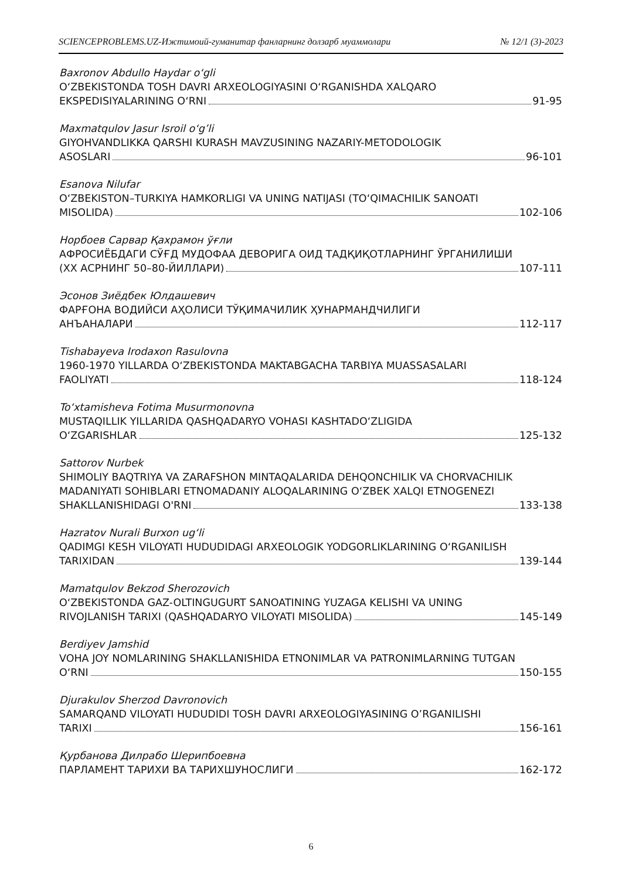SCIENCEPROBLEMS.UZ-Ижтимоий-гуманитар фанларнинг долзарб муаммолари № 12/1 (3)-2023
Baxronov Abdullo Haydar o‘gli
O‘ZBEKISTONDA TOSH DAVRI ARXEOLOGIYASINI O‘RGANISHDA XALQARO
EKSPEDISIYALARINING O‘RNI 91-95
Maxmatqulov Jasur Isroil o‘g’li
GIYOHVANDLIKKA QARSHI KURASH MAVZUSINING NAZARIY-METODOLOGIK
ASOSLARI 96-101
Esanova Nilufar
O‘ZBEKISTON–TURKIYA HAMKORLIGI VA UNING NATIJASI (TO‘QIMACHILIK SANOATI
MISOLIDA) 102-106
Норбоев Сарвар Қахрамон ўғли
АФРОСИЁБДАГИ СЎҒД МУДОФАА ДЕВОРИГА ОИД ТАДҚИҚОТЛАРНИНГ ЎРГАНИЛИШИ
(ХХ АСРНИНГ 50–80-ЙИЛЛАРИ) 107-111
Эсонов Зиёдбек Юлдашевич
ФАРҒОНА ВОДИЙСИ АҲОЛИСИ ТЎҚИМАЧИЛИК ҲУНАРМАНДЧИЛИГИ
АНЪАНАЛАРИ 112-117
Tishabayeva Irodaxon Rasulovna
1960-1970 YILLARDA O‘ZBEKISTONDA MAKTABGACHA TARBIYA MUASSASALARI
FAOLIYATI 118-124
To‘xtamisheva Fotima Musurmonovna
MUSTAQILLIK YILLARIDA QASHQADARYO VOHASI KASHTADO‘ZLIGIDA
O‘ZGARISHLAR 125-132
Sattorov Nurbek
SHIMOLIY BAQTRIYA VA ZARAFSHON MINTAQALARIDA DEHQONCHILIK VA CHORVACHILIK
MADANIYATI SOHIBLARI ETNOMADANIY ALOQALARINING O‘ZBEK XALQI ETNOGENEZI
SHAKLLANISHIDAGI O'RNI 133-138
Hazratov Nurali Burxon ug‘li
QADIMGI KESH VILOYATI HUDUDIDAGI ARXEOLOGIK YODGORLIKLARINING O‘RGANILISH
TARIXIDAN 139-144
Mamatqulov Bekzod Sherozovich
O‘ZBEKISTONDA GAZ-OLTINGUGURT SANOATINING YUZAGA KELISHI VA UNING
RIVOJLANISH TARIXI (QASHQADARYO VILOYATI MISOLIDA) 145-149
Berdiyev Jamshid
VOHA JOY NOMLARINING SHAKLLANISHIDA ETNONIMLAR VA PATRONIMLARNING TUTGAN
O‘RNI 150-155
Djurakulov Sherzod Davronovich
SAMARQAND VILOYATI HUDUDIDI TOSH DAVRI ARXEOLOGIYASINING O’RGANILISHI
TARIXI 156-161
Қурбанова Дилрабо Шерипбоевна
ПАРЛАМЕНТ ТАРИХИ ВА ТАРИХШУНОСЛИГИ 162-172
6